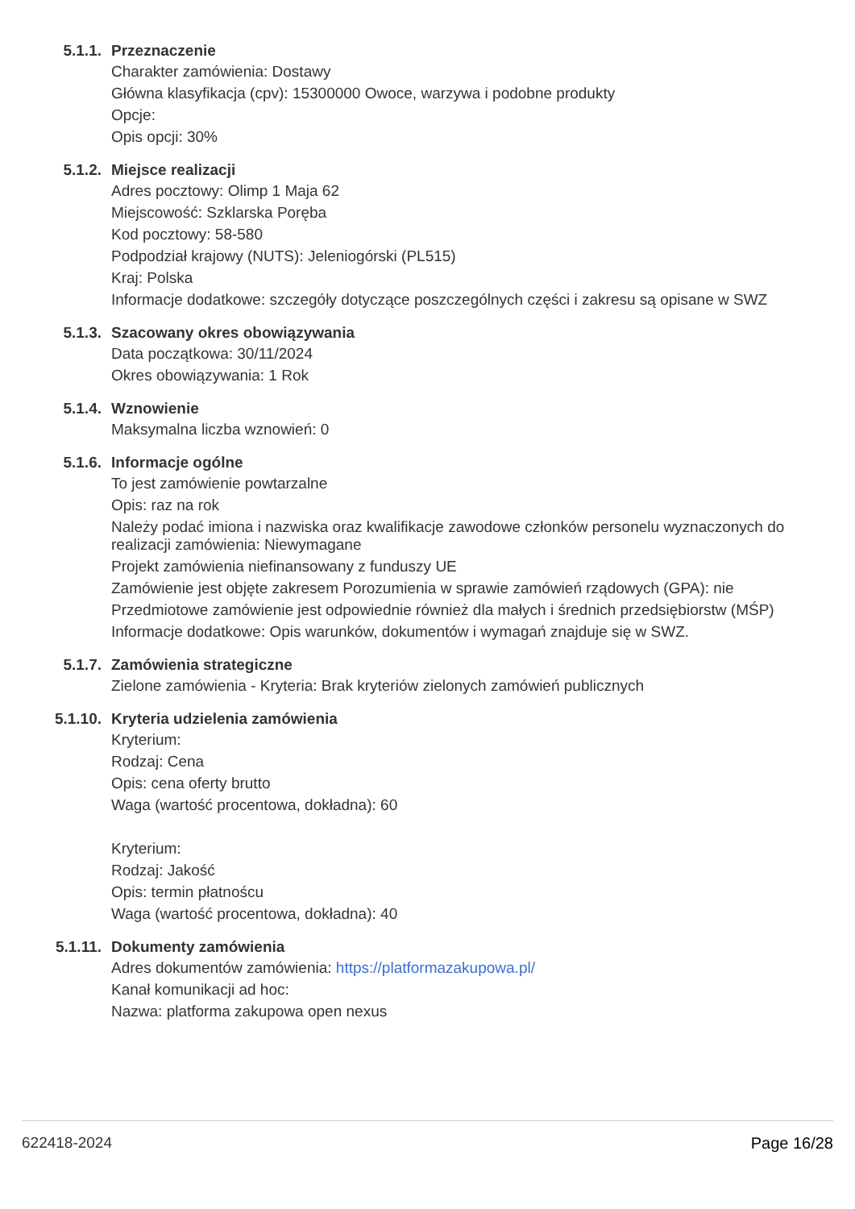5.1.1. Przeznaczenie
Charakter zamówienia: Dostawy
Główna klasyfikacja (cpv): 15300000 Owoce, warzywa i podobne produkty
Opcje:
Opis opcji: 30%
5.1.2. Miejsce realizacji
Adres pocztowy: Olimp 1 Maja 62
Miejscowość: Szklarska Poręba
Kod pocztowy: 58-580
Podpodział krajowy (NUTS): Jeleniogórski (PL515)
Kraj: Polska
Informacje dodatkowe: szczegóły dotyczące poszczególnych części i zakresu są opisane w SWZ
5.1.3. Szacowany okres obowiązywania
Data początkowa: 30/11/2024
Okres obowiązywania: 1 Rok
5.1.4. Wznowienie
Maksymalna liczba wznowień: 0
5.1.6. Informacje ogólne
To jest zamówienie powtarzalne
Opis: raz na rok
Należy podać imiona i nazwiska oraz kwalifikacje zawodowe członków personelu wyznaczonych do realizacji zamówienia: Niewymagane
Projekt zamówienia niefinansowany z funduszy UE
Zamówienie jest objęte zakresem Porozumienia w sprawie zamówień rządowych (GPA): nie
Przedmiotowe zamówienie jest odpowiednie również dla małych i średnich przedsiębiorstw (MŚP)
Informacje dodatkowe: Opis warunków, dokumentów i wymagań znajduje się w SWZ.
5.1.7. Zamówienia strategiczne
Zielone zamówienia - Kryteria: Brak kryteriów zielonych zamówień publicznych
5.1.10. Kryteria udzielenia zamówienia
Kryterium:
Rodzaj: Cena
Opis: cena oferty brutto
Waga (wartość procentowa, dokładna): 60
Kryterium:
Rodzaj: Jakość
Opis: termin płatnoścu
Waga (wartość procentowa, dokładna): 40
5.1.11. Dokumenty zamówienia
Adres dokumentów zamówienia: https://platformazakupowa.pl/
Kanał komunikacji ad hoc:
Nazwa: platforma zakupowa open nexus
622418-2024 Page 16/28